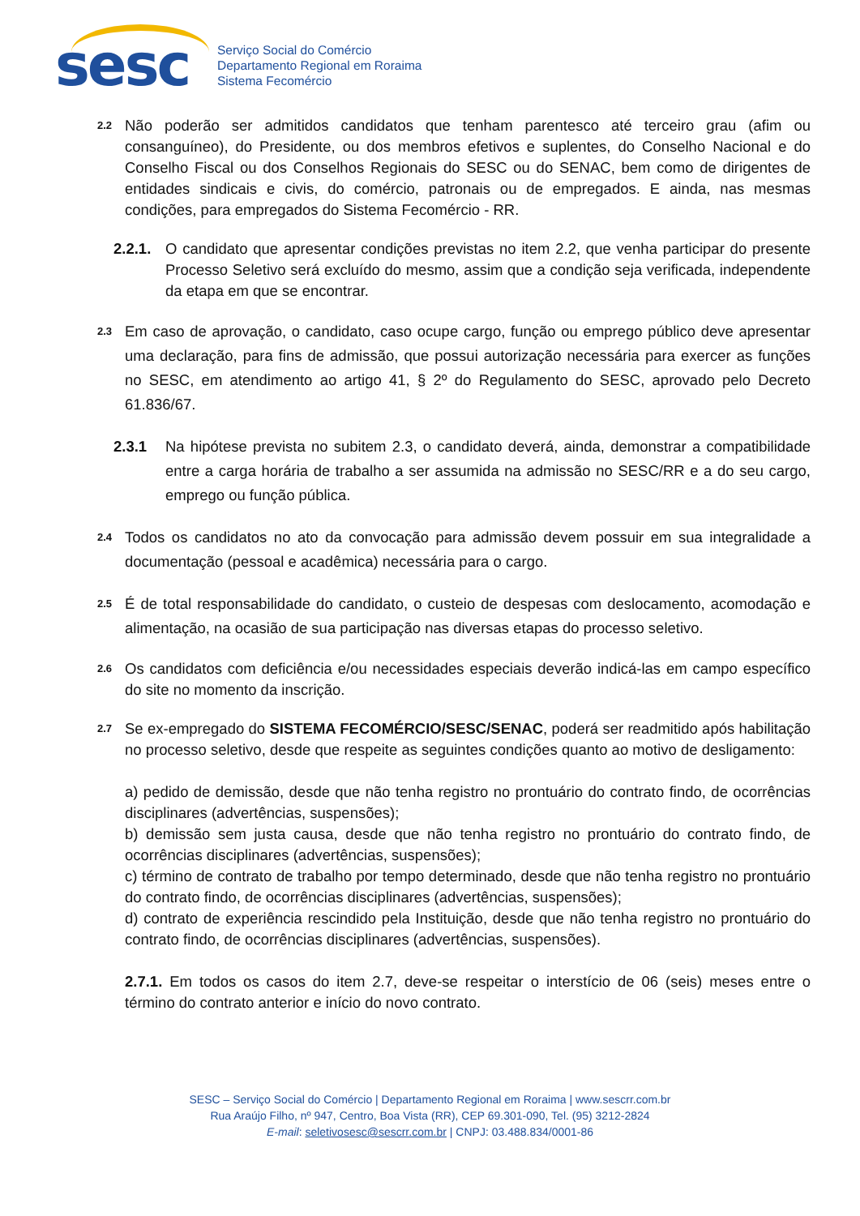sesc
Serviço Social do Comércio
Departamento Regional em Roraima
Sistema Fecomércio
2.2
Não poderão ser admitidos candidatos que tenham parentesco até terceiro grau (afim ou consanguíneo), do Presidente, ou dos membros efetivos e suplentes, do Conselho Nacional e do Conselho Fiscal ou dos Conselhos Regionais do SESC ou do SENAC, bem como de dirigentes de entidades sindicais e civis, do comércio, patronais ou de empregados. E ainda, nas mesmas condições, para empregados do Sistema Fecomércio - RR.
2.2.1.
O candidato que apresentar condições previstas no item 2.2, que venha participar do presente Processo Seletivo será excluído do mesmo, assim que a condição seja verificada, independente da etapa em que se encontrar.
2.3
Em caso de aprovação, o candidato, caso ocupe cargo, função ou emprego público deve apresentar uma declaração, para fins de admissão, que possui autorização necessária para exercer as funções no SESC, em atendimento ao artigo 41, § 2º do Regulamento do SESC, aprovado pelo Decreto 61.836/67.
2.3.1 Na hipótese prevista no subitem 2.3, o candidato deverá, ainda, demonstrar a compatibilidade entre a carga horária de trabalho a ser assumida na admissão no SESC/RR e a do seu cargo, emprego ou função pública.
2.4
Todos os candidatos no ato da convocação para admissão devem possuir em sua integralidade a documentação (pessoal e acadêmica) necessária para o cargo.
2.5
É de total responsabilidade do candidato, o custeio de despesas com deslocamento, acomodação e alimentação, na ocasião de sua participação nas diversas etapas do processo seletivo.
2.6
Os candidatos com deficiência e/ou necessidades especiais deverão indicá-las em campo específico do site no momento da inscrição.
2.7
Se ex-empregado do SISTEMA FECOMÉRCIO/SESC/SENAC, poderá ser readmitido após habilitação no processo seletivo, desde que respeite as seguintes condições quanto ao motivo de desligamento:
a) pedido de demissão, desde que não tenha registro no prontuário do contrato findo, de ocorrências disciplinares (advertências, suspensões);
b) demissão sem justa causa, desde que não tenha registro no prontuário do contrato findo, de ocorrências disciplinares (advertências, suspensões);
c) término de contrato de trabalho por tempo determinado, desde que não tenha registro no prontuário do contrato findo, de ocorrências disciplinares (advertências, suspensões);
d) contrato de experiência rescindido pela Instituição, desde que não tenha registro no prontuário do contrato findo, de ocorrências disciplinares (advertências, suspensões).
2.7.1. Em todos os casos do item 2.7, deve-se respeitar o interstício de 06 (seis) meses entre o término do contrato anterior e início do novo contrato.
SESC – Serviço Social do Comércio | Departamento Regional em Roraima | www.sescrr.com.br
Rua Araújo Filho, nº 947, Centro, Boa Vista (RR), CEP 69.301-090, Tel. (95) 3212-2824
E-mail: seletivosesc@sescrr.com.br | CNPJ: 03.488.834/0001-86